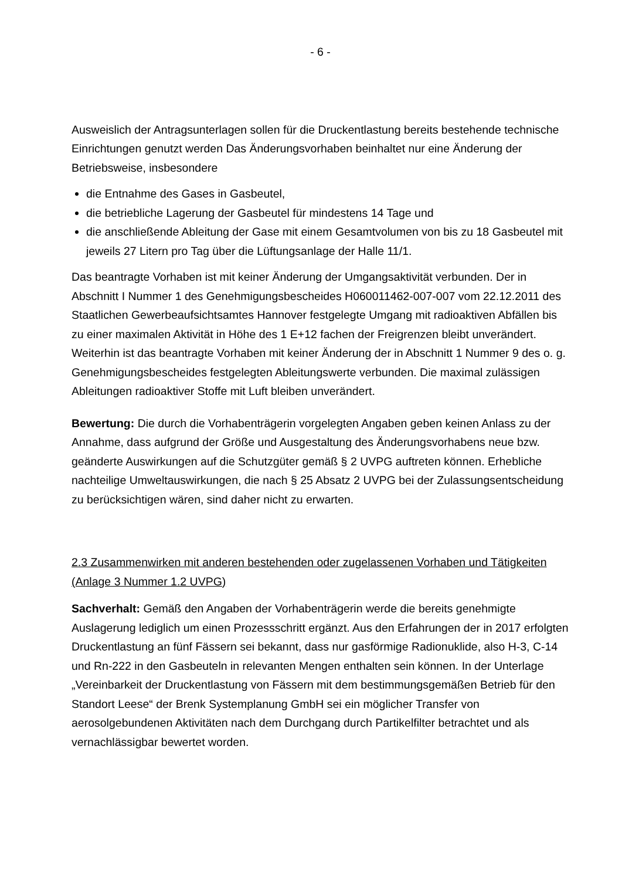- 6 -
Ausweislich der Antragsunterlagen sollen für die Druckentlastung bereits bestehende technische Einrichtungen genutzt werden Das Änderungsvorhaben beinhaltet nur eine Änderung der Betriebsweise, insbesondere
die Entnahme des Gases in Gasbeutel,
die betriebliche Lagerung der Gasbeutel für mindestens 14 Tage und
die anschließende Ableitung der Gase mit einem Gesamtvolumen von bis zu 18 Gasbeutel mit jeweils 27 Litern pro Tag über die Lüftungsanlage der Halle 11/1.
Das beantragte Vorhaben ist mit keiner Änderung der Umgangsaktivität verbunden. Der in Abschnitt I Nummer 1 des Genehmigungsbescheides H060011462-007-007 vom 22.12.2011 des Staatlichen Gewerbeaufsichtsamtes Hannover festgelegte Umgang mit radioaktiven Abfällen bis zu einer maximalen Aktivität in Höhe des 1 E+12 fachen der Freigrenzen bleibt unverändert. Weiterhin ist das beantragte Vorhaben mit keiner Änderung der in Abschnitt 1 Nummer 9 des o. g. Genehmigungsbescheides festgelegten Ableitungswerte verbunden. Die maximal zulässigen Ableitungen radioaktiver Stoffe mit Luft bleiben unverändert.
Bewertung: Die durch die Vorhabenträgerin vorgelegten Angaben geben keinen Anlass zu der Annahme, dass aufgrund der Größe und Ausgestaltung des Änderungsvorhabens neue bzw. geänderte Auswirkungen auf die Schutzgüter gemäß § 2 UVPG auftreten können. Erhebliche nachteilige Umweltauswirkungen, die nach § 25 Absatz 2 UVPG bei der Zulassungsentscheidung zu berücksichtigen wären, sind daher nicht zu erwarten.
2.3 Zusammenwirken mit anderen bestehenden oder zugelassenen Vorhaben und Tätigkeiten (Anlage 3 Nummer 1.2 UVPG)
Sachverhalt: Gemäß den Angaben der Vorhabenträgerin werde die bereits genehmigte Auslagerung lediglich um einen Prozessschritt ergänzt. Aus den Erfahrungen der in 2017 erfolgten Druckentlastung an fünf Fässern sei bekannt, dass nur gasförmige Radionuklide, also H-3, C-14 und Rn-222 in den Gasbeuteln in relevanten Mengen enthalten sein können. In der Unterlage „Vereinbarkeit der Druckentlastung von Fässern mit dem bestimmungsgemäßen Betrieb für den Standort Leese“ der Brenk Systemplanung GmbH sei ein möglicher Transfer von aerosolgebundenen Aktivitäten nach dem Durchgang durch Partikelfilter betrachtet und als vernachlässigbar bewertet worden.